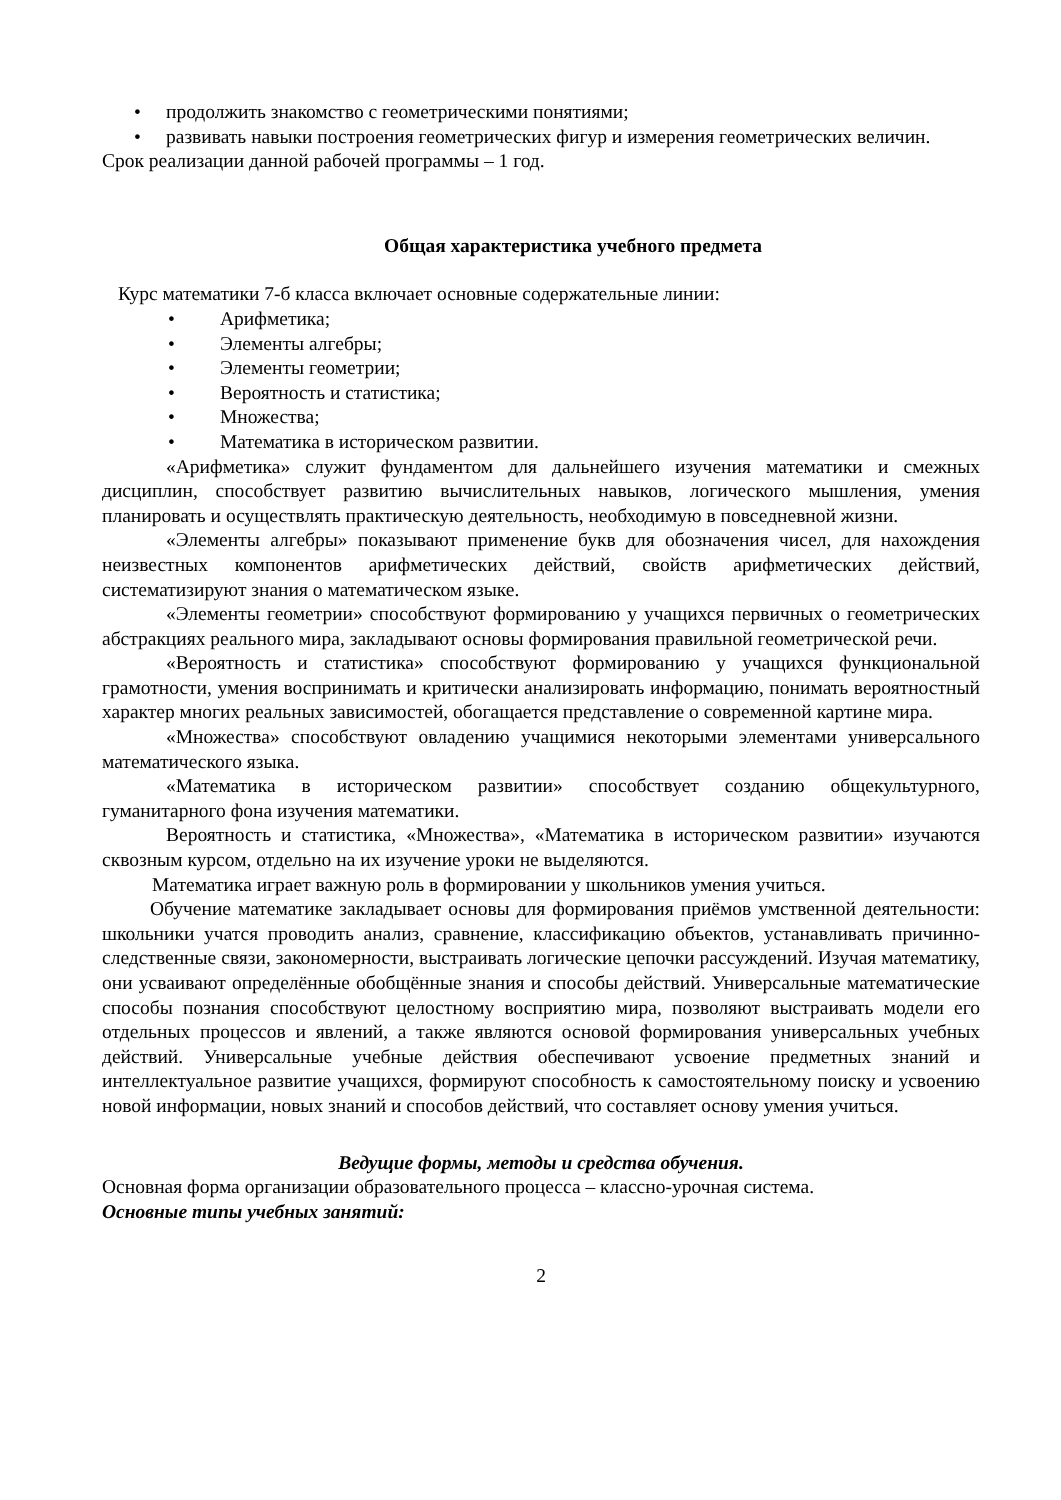• продолжить знакомство с геометрическими понятиями;
• развивать навыки построения геометрических фигур и измерения геометрических величин.
Срок реализации данной рабочей программы – 1 год.
Общая характеристика учебного предмета
Курс математики 7-б класса включает основные содержательные линии:
• Арифметика;
• Элементы алгебры;
• Элементы геометрии;
• Вероятность и статистика;
• Множества;
• Математика в историческом развитии.
«Арифметика» служит фундаментом для дальнейшего изучения математики и смежных дисциплин, способствует развитию вычислительных навыков, логического мышления, умения планировать и осуществлять практическую деятельность, необходимую в повседневной жизни.
«Элементы алгебры» показывают применение букв для обозначения чисел, для нахождения неизвестных компонентов арифметических действий, свойств арифметических действий, систематизируют знания о математическом языке.
«Элементы геометрии» способствуют формированию у учащихся первичных о геометрических абстракциях реального мира, закладывают основы формирования правильной геометрической речи.
«Вероятность и статистика» способствуют формированию у учащихся функциональной грамотности, умения воспринимать и критически анализировать информацию, понимать вероятностный характер многих реальных зависимостей, обогащается представление о современной картине мира.
«Множества» способствуют овладению учащимися некоторыми элементами универсального математического языка.
«Математика в историческом развитии» способствует созданию общекультурного, гуманитарного фона изучения математики.
Вероятность и статистика, «Множества», «Математика в историческом развитии» изучаются сквозным курсом, отдельно на их изучение уроки не выделяются.
Математика играет важную роль в формировании у школьников умения учиться.
Обучение математике закладывает основы для формирования приёмов умственной деятельности: школьники учатся проводить анализ, сравнение, классификацию объектов, устанавливать причинно-следственные связи, закономерности, выстраивать логические цепочки рассуждений. Изучая математику, они усваивают определённые обобщённые знания и способы действий. Универсальные математические способы познания способствуют целостному восприятию мира, позволяют выстраивать модели его отдельных процессов и явлений, а также являются основой формирования универсальных учебных действий. Универсальные учебные действия обеспечивают усвоение предметных знаний и интеллектуальное развитие учащихся, формируют способность к самостоятельному поиску и усвоению новой информации, новых знаний и способов действий, что составляет основу умения учиться.
Ведущие формы, методы и средства обучения.
Основная форма организации образовательного процесса – классно-урочная система.
Основные типы учебных занятий:
2